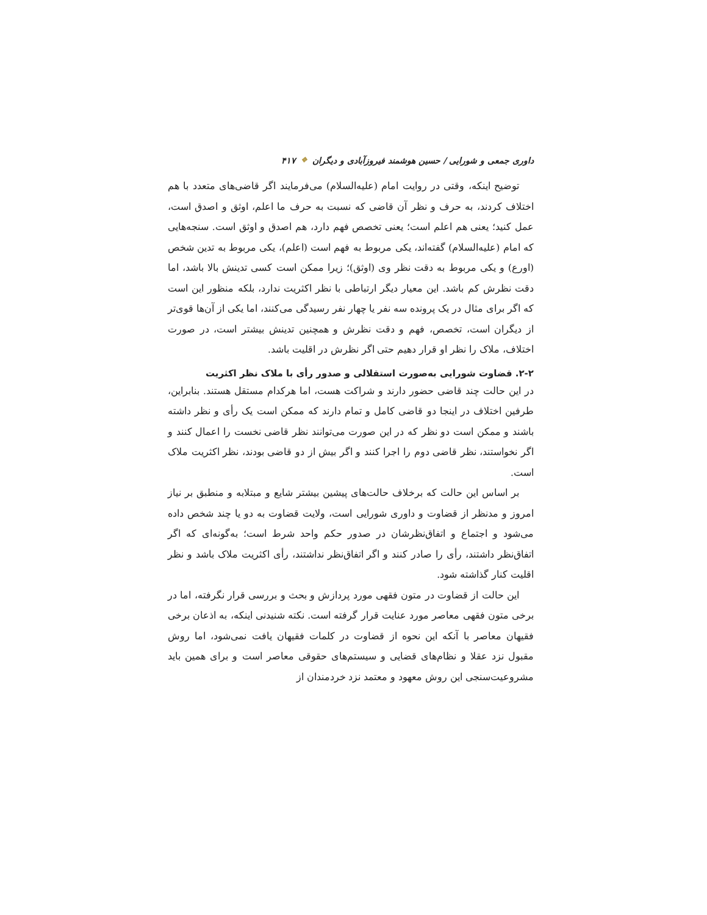داوری جمعی و شورایی / حسین هوشمند فیروزآبادی و دیگران ❖ ۴۱۷
توضیح اینکه، وقتی در روایت امام (علیه‌السلام) می‌فرمایند اگر قاضی‌های متعدد با هم اختلاف کردند، به حرف و نظر آن قاضی که نسبت به حرف ما اعلم، اوثق و اصدق است، عمل کنید؛ یعنی هم اعلم است؛ یعنی تخصص فهم دارد، هم اصدق و اوثق است. سنجه‌هایی که امام (علیه‌السلام) گفته‌اند، یکی مربوط به فهم است (اعلم)، یکی مربوط به تدین شخص (اورع) و یکی مربوط به دقت نظر وی (اوثق)؛ زیرا ممکن است کسی تدینش بالا باشد، اما دقت نظرش کم باشد. این معیار دیگر ارتباطی با نظر اکثریت ندارد، بلکه منظور این است که اگر برای مثال در یک پرونده سه نفر یا چهار نفر رسیدگی می‌کنند، اما یکی از آن‌ها قوی‌تر از دیگران است، تخصص، فهم و دقت نظرش و همچنین تدینش بیشتر است، در صورت اختلاف، ملاک را نظر او قرار دهیم حتی اگر نظرش در اقلیت باشد.
۲-۲. قضاوت شورایی به‌صورت استقلالی و صدور رأی با ملاک نظر اکثریت
در این حالت چند قاضی حضور دارند و شراکت هست، اما هرکدام مستقل هستند. بنابراین، طرفین اختلاف در اینجا دو قاضی کامل و تمام دارند که ممکن است یک رأی و نظر داشته باشند و ممکن است دو نظر که در این صورت می‌توانند نظر قاضی نخست را اعمال کنند و اگر نخواستند، نظر قاضی دوم را اجرا کنند و اگر بیش از دو قاضی بودند، نظر اکثریت ملاک است.
بر اساس این حالت که برخلاف حالت‌های پیشین بیشتر شایع و مبتلابه و منطبق بر نیاز امروز و مدنظر از قضاوت و داوری شورایی است، ولایت قضاوت به دو یا چند شخص داده می‌شود و اجتماع و اتفاق‌نظرشان در صدور حکم واحد شرط است؛ به‌گونه‌ای که اگر اتفاق‌نظر داشتند، رأی را صادر کنند و اگر اتفاق‌نظر نداشتند، رأی اکثریت ملاک باشد و نظر اقلیت کنار گذاشته شود.
این حالت از قضاوت در متون فقهی مورد پردازش و بحث و بررسی قرار نگرفته، اما در برخی متون فقهی معاصر مورد عنایت قرار گرفته است. نکته شنیدنی اینکه، به اذعان برخی فقیهان معاصر با آنکه این نحوه از قضاوت در کلمات فقیهان یافت نمی‌شود، اما روش مقبول نزد عقلا و نظام‌های قضایی و سیستم‌های حقوقی معاصر است و برای همین باید مشروعیت‌سنجی این روش معهود و معتمد نزد خردمندان از